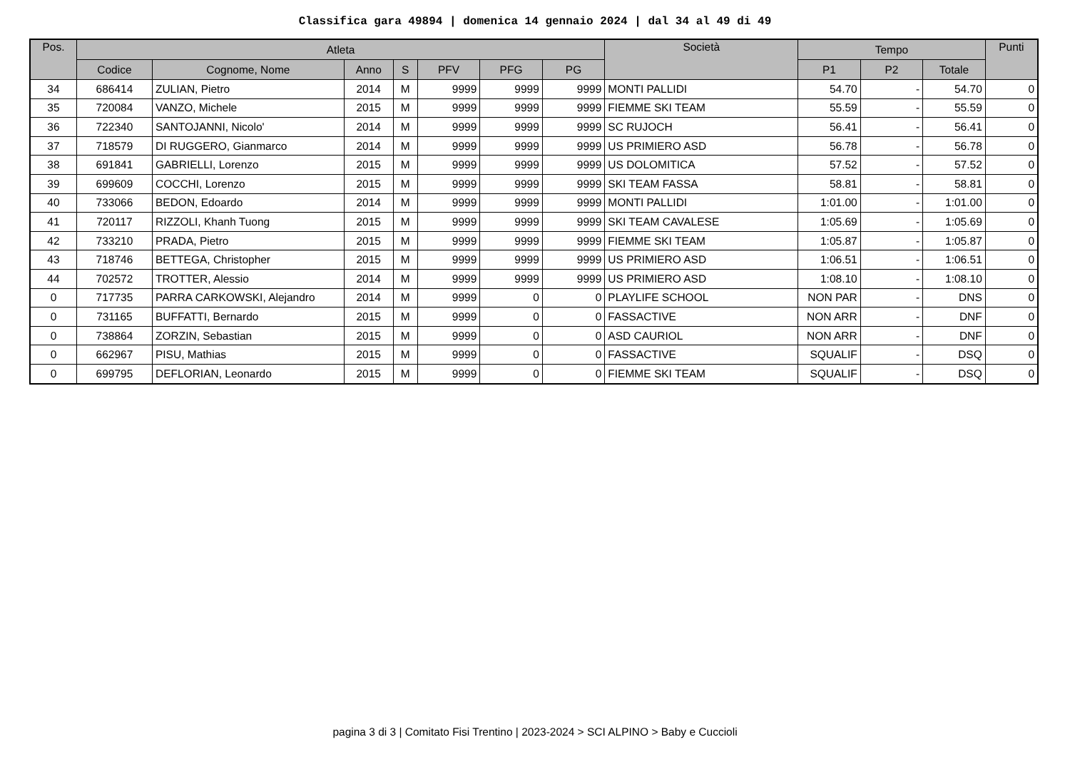Classifica gara 49894 | domenica 14 gennaio 2024 | dal 34 al 49 di 49
| Pos. | Atleta | | | | | | | Società | Tempo | | | Punti |
| --- | --- | --- | --- | --- | --- | --- | --- | --- | --- | --- | --- | --- |
| | Codice | Cognome, Nome | Anno | S | PFV | PFG | PG | | P1 | P2 | Totale | |
| 34 | 686414 | ZULIAN, Pietro | 2014 | M | 9999 | 9999 | 9999 | MONTI PALLIDI | 54.70 | - | 54.70 | 0 |
| 35 | 720084 | VANZO, Michele | 2015 | M | 9999 | 9999 | 9999 | FIEMME SKI TEAM | 55.59 | - | 55.59 | 0 |
| 36 | 722340 | SANTOJANNI, Nicolo' | 2014 | M | 9999 | 9999 | 9999 | SC RUJOCH | 56.41 | - | 56.41 | 0 |
| 37 | 718579 | DI RUGGERO, Gianmarco | 2014 | M | 9999 | 9999 | 9999 | US PRIMIERO ASD | 56.78 | - | 56.78 | 0 |
| 38 | 691841 | GABRIELLI, Lorenzo | 2015 | M | 9999 | 9999 | 9999 | US DOLOMITICA | 57.52 | - | 57.52 | 0 |
| 39 | 699609 | COCCHI, Lorenzo | 2015 | M | 9999 | 9999 | 9999 | SKI TEAM FASSA | 58.81 | - | 58.81 | 0 |
| 40 | 733066 | BEDON, Edoardo | 2014 | M | 9999 | 9999 | 9999 | MONTI PALLIDI | 1:01.00 | - | 1:01.00 | 0 |
| 41 | 720117 | RIZZOLI, Khanh Tuong | 2015 | M | 9999 | 9999 | 9999 | SKI TEAM CAVALESE | 1:05.69 | - | 1:05.69 | 0 |
| 42 | 733210 | PRADA, Pietro | 2015 | M | 9999 | 9999 | 9999 | FIEMME SKI TEAM | 1:05.87 | - | 1:05.87 | 0 |
| 43 | 718746 | BETTEGA, Christopher | 2015 | M | 9999 | 9999 | 9999 | US PRIMIERO ASD | 1:06.51 | - | 1:06.51 | 0 |
| 44 | 702572 | TROTTER, Alessio | 2014 | M | 9999 | 9999 | 9999 | US PRIMIERO ASD | 1:08.10 | - | 1:08.10 | 0 |
| 0 | 717735 | PARRA CARKOWSKI, Alejandro | 2014 | M | 9999 | 0 | 0 | PLAYLIFE SCHOOL | NON PAR | - | DNS | 0 |
| 0 | 731165 | BUFFATTI, Bernardo | 2015 | M | 9999 | 0 | 0 | FASSACTIVE | NON ARR | - | DNF | 0 |
| 0 | 738864 | ZORZIN, Sebastian | 2015 | M | 9999 | 0 | 0 | ASD CAURIOL | NON ARR | - | DNF | 0 |
| 0 | 662967 | PISU, Mathias | 2015 | M | 9999 | 0 | 0 | FASSACTIVE | SQUALIF | - | DSQ | 0 |
| 0 | 699795 | DEFLORIAN, Leonardo | 2015 | M | 9999 | 0 | 0 | FIEMME SKI TEAM | SQUALIF | - | DSQ | 0 |
pagina 3 di 3 | Comitato Fisi Trentino | 2023-2024 > SCI ALPINO > Baby e Cuccioli